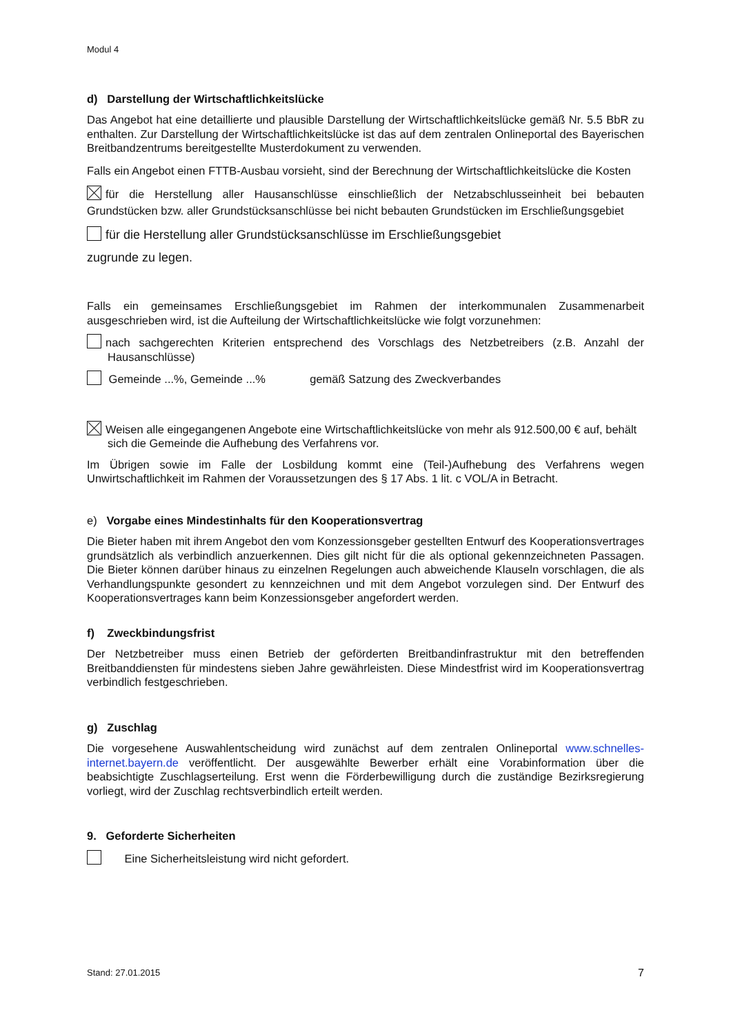Modul 4
d) Darstellung der Wirtschaftlichkeitslücke
Das Angebot hat eine detaillierte und plausible Darstellung der Wirtschaftlichkeitslücke gemäß Nr. 5.5 BbR zu enthalten. Zur Darstellung der Wirtschaftlichkeitslücke ist das auf dem zentralen Onlineportal des Bayerischen Breitbandzentrums bereitgestellte Musterdokument zu verwenden.
Falls ein Angebot einen FTTB-Ausbau vorsieht, sind der Berechnung der Wirtschaftlichkeitslücke die Kosten
für die Herstellung aller Hausanschlüsse einschließlich der Netzabschlusseinheit bei bebauten Grundstücken bzw. aller Grundstücksanschlüsse bei nicht bebauten Grundstücken im Erschließungsgebiet
für die Herstellung aller Grundstücksanschlüsse im Erschließungsgebiet
zugrunde zu legen.
Falls ein gemeinsames Erschließungsgebiet im Rahmen der interkommunalen Zusammenarbeit ausgeschrieben wird, ist die Aufteilung der Wirtschaftlichkeitslücke wie folgt vorzunehmen:
nach sachgerechten Kriterien entsprechend des Vorschlags des Netzbetreibers (z.B. Anzahl der Hausanschlüsse)
Gemeinde ...%, Gemeinde ...% gemäß Satzung des Zweckverbandes
Weisen alle eingegangenen Angebote eine Wirtschaftlichkeitslücke von mehr als 912.500,00 € auf, behält sich die Gemeinde die Aufhebung des Verfahrens vor.
Im Übrigen sowie im Falle der Losbildung kommt eine (Teil-)Aufhebung des Verfahrens wegen Unwirtschaftlichkeit im Rahmen der Voraussetzungen des § 17 Abs. 1 lit. c VOL/A in Betracht.
e) Vorgabe eines Mindestinhalts für den Kooperationsvertrag
Die Bieter haben mit ihrem Angebot den vom Konzessionsgeber gestellten Entwurf des Kooperationsvertrages grundsätzlich als verbindlich anzuerkennen. Dies gilt nicht für die als optional gekennzeichneten Passagen. Die Bieter können darüber hinaus zu einzelnen Regelungen auch abweichende Klauseln vorschlagen, die als Verhandlungspunkte gesondert zu kennzeichnen und mit dem Angebot vorzulegen sind. Der Entwurf des Kooperationsvertrages kann beim Konzessionsgeber angefordert werden.
f) Zweckbindungsfrist
Der Netzbetreiber muss einen Betrieb der geförderten Breitbandinfrastruktur mit den betreffenden Breitbanddiensten für mindestens sieben Jahre gewährleisten. Diese Mindestfrist wird im Kooperationsvertrag verbindlich festgeschrieben.
g) Zuschlag
Die vorgesehene Auswahlentscheidung wird zunächst auf dem zentralen Onlineportal www.schnelles-internet.bayern.de veröffentlicht. Der ausgewählte Bewerber erhält eine Vorabinformation über die beabsichtigte Zuschlagserteilung. Erst wenn die Förderbewilligung durch die zuständige Bezirksregierung vorliegt, wird der Zuschlag rechtsverbindlich erteilt werden.
9. Geforderte Sicherheiten
Eine Sicherheitsleistung wird nicht gefordert.
Stand: 27.01.2015 7